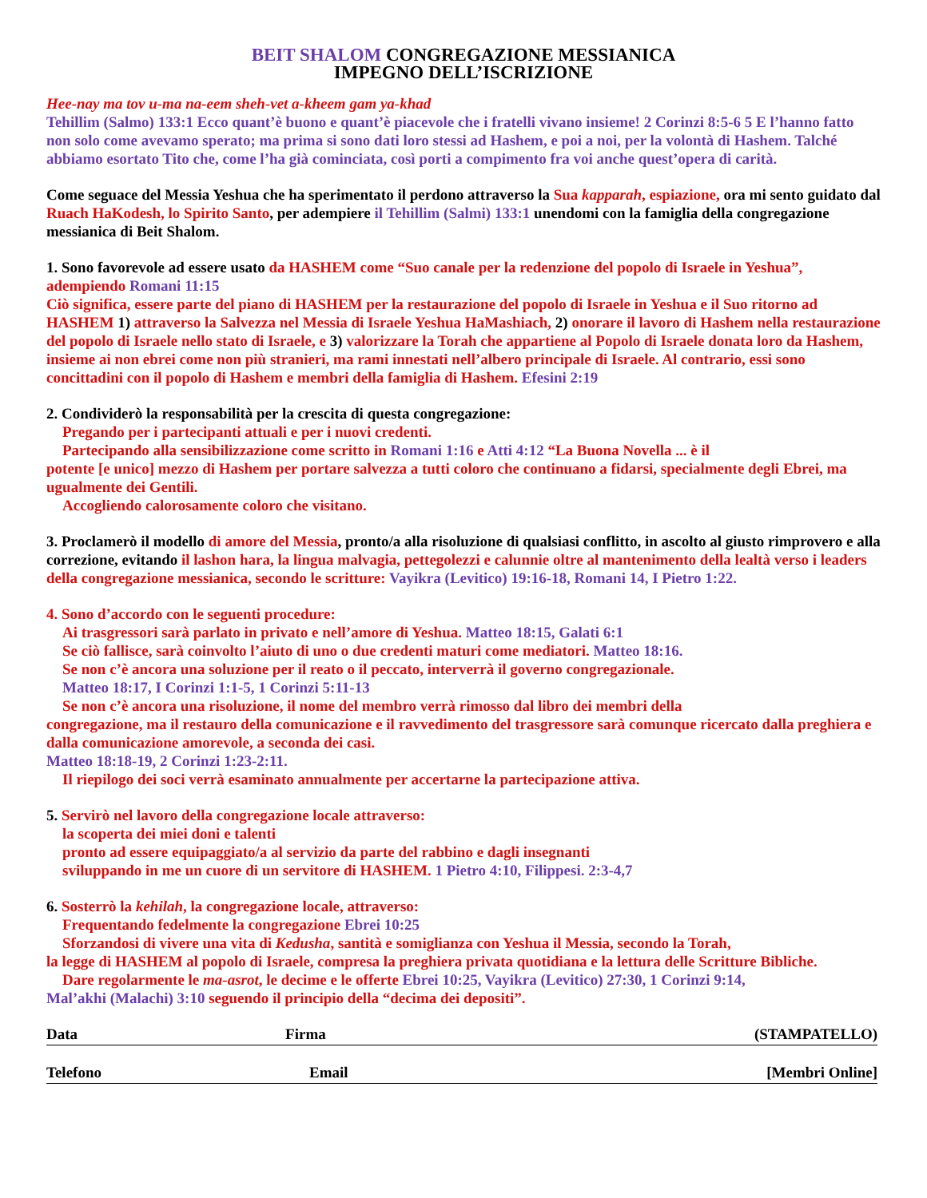BEIT SHALOM CONGREGAZIONE MESSIANICA
IMPEGNO DELL’ISCRIZIONE
Hee-nay ma tov u-ma na-eem sheh-vet a-kheem gam ya-khad
Tehillim (Salmo) 133:1 Ecco quant’è buono e quant’è piacevole che i fratelli vivano insieme! 2 Corinzi 8:5-6 5 E l’hanno fatto non solo come avevamo sperato; ma prima si sono dati loro stessi ad Hashem, e poi a noi, per la volontà di Hashem. Talché abbiamo esortato Tito che, come l’ha già cominciata, così porti a compimento fra voi anche quest’opera di carità.
Come seguace del Messia Yeshua che ha sperimentato il perdono attraverso la Sua kapparah, espiazione, ora mi sento guidato dal Ruach HaKodesh, lo Spirito Santo, per adempiere il Tehillim (Salmi) 133:1 unendomi con la famiglia della congregazione messianica di Beit Shalom.
1. Sono favorevole ad essere usato da HASHEM come “Suo canale per la redenzione del popolo di Israele in Yeshua”, adempiendo Romani 11:15
Ciò significa, essere parte del piano di HASHEM per la restaurazione del popolo di Israele in Yeshua e il Suo ritorno ad HASHEM 1) attraverso la Salvezza nel Messia di Israele Yeshua HaMashiach, 2) onorare il lavoro di Hashem nella restaurazione del popolo di Israele nello stato di Israele, e 3) valorizzare la Torah che appartiene al Popolo di Israele donata loro da Hashem, insieme ai non ebrei come non più stranieri, ma rami innestati nell’albero principale di Israele. Al contrario, essi sono concittadini con il popolo di Hashem e membri della famiglia di Hashem. Efesini 2:19
2. Condividerò la responsabilità per la crescita di questa congregazione:
Pregando per i partecipanti attuali e per i nuovi credenti.
Partecipando alla sensibilizzazione come scritto in Romani 1:16 e Atti 4:12 “La Buona Novella ... è il
potente [e unico] mezzo di Hashem per portare salvezza a tutti coloro che continuano a fidarsi, specialmente degli Ebrei, ma ugualmente dei Gentili.
Accogliendo calorosamente coloro che visitano.
3. Proclamerò il modello di amore del Messia, pronto/a alla risoluzione di qualsiasi conflitto, in ascolto al giusto rimprovero e alla correzione, evitando il lashon hara, la lingua malvagia, pettegolezzi e calunnie oltre al mantenimento della lealtà verso i leaders della congregazione messianica, secondo le scritture: Vayikra (Levitico) 19:16-18, Romani 14, I Pietro 1:22.
4. Sono d’accordo con le seguenti procedure:
Ai trasgressori sarà parlato in privato e nell’amore di Yeshua. Matteo 18:15, Galati 6:1
Se ciò fallisce, sarà coinvolto l’aiuto di uno o due credenti maturi come mediatori. Matteo 18:16.
Se non c’è ancora una soluzione per il reato o il peccato, interverrà il governo congregazionale.
Matteo 18:17, I Corinzi 1:1-5, 1 Corinzi 5:11-13
Se non c’è ancora una risoluzione, il nome del membro verrà rimosso dal libro dei membri della
congregazione, ma il restauro della comunicazione e il ravvedimento del trasgressore sarà comunque ricercato dalla preghiera e dalla comunicazione amorevole, a seconda dei casi.
Matteo 18:18-19, 2 Corinzi 1:23-2:11.
Il riepilogo dei soci verrà esaminato annualmente per accertarne la partecipazione attiva.
5. Servirò nel lavoro della congregazione locale attraverso:
la scoperta dei miei doni e talenti
pronto ad essere equipaggiato/a al servizio da parte del rabbino e dagli insegnanti
sviluppando in me un cuore di un servitore di HASHEM. 1 Pietro 4:10, Filippesi. 2:3-4,7
6. Sosterrò la kehilah, la congregazione locale, attraverso:
Frequentando fedelmente la congregazione Ebrei 10:25
Sforzandosi di vivere una vita di Kedusha, santità e somiglianza con Yeshua il Messia, secondo la Torah,
la legge di HASHEM al popolo di Israele, compresa la preghiera privata quotidiana e la lettura delle Scritture Bibliche.
Dare regolarmente le ma-asrot, le decime e le offerte Ebrei 10:25, Vayikra (Levitico) 27:30, 1 Corinzi 9:14,
Mal’akhi (Malachi) 3:10 seguendo il principio della “decima dei depositi”.
Data Firma (STAMPATELLO)
Telefono Email [Membri Online]